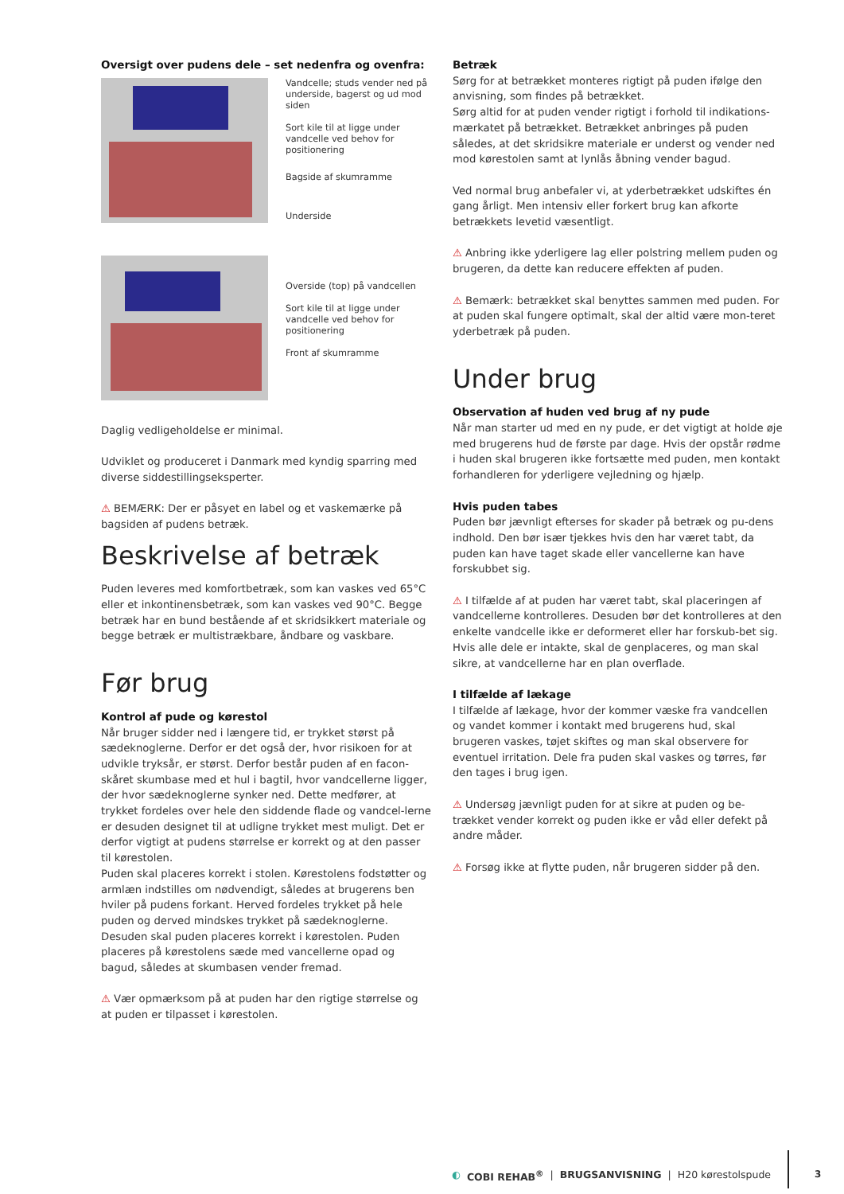Oversigt over pudens dele – set nedenfra og ovenfra:
Vandcelle; studs vender ned på underside, bagerst og ud mod siden
Sort kile til at ligge under vandcelle ved behov for positionering
Bagside af skumramme
Underside
Overside (top) på vandcellen
Sort kile til at ligge under vandcelle ved behov for positionering
Front af skumramme
Daglig vedligeholdelse er minimal.
Udviklet og produceret i Danmark med kyndig sparring med diverse siddestillingseksperter.
⚠ BEMÆRK: Der er påsyet en label og et vaskemærke på bagsiden af pudens betræk.
Beskrivelse af betræk
Puden leveres med komfortbetræk, som kan vaskes ved 65°C eller et inkontinensbetræk, som kan vaskes ved 90°C. Begge betræk har en bund bestående af et skridsikkert materiale og begge betræk er multistrækbare, åndbare og vaskbare.
Før brug
Kontrol af pude og kørestol
Når bruger sidder ned i længere tid, er trykket størst på sædeknoglerne. Derfor er det også der, hvor risikoen for at udvikle tryksår, er størst. Derfor består puden af en facon-skåret skumbase med et hul i bagtil, hvor vandcellerne ligger, der hvor sædeknoglerne synker ned. Dette medfører, at trykket fordeles over hele den siddende flade og vandcel-lerne er desuden designet til at udligne trykket mest muligt. Det er derfor vigtigt at pudens størrelse er korrekt og at den passer til kørestolen.
Puden skal placeres korrekt i stolen. Kørestolens fodstøtter og armlæn indstilles om nødvendigt, således at brugerens ben hviler på pudens forkant. Herved fordeles trykket på hele puden og derved mindskes trykket på sædeknoglerne. Desuden skal puden placeres korrekt i kørestolen. Puden placeres på kørestolens sæde med vancellerne opad og bagud, således at skumbasen vender fremad.
⚠ Vær opmærksom på at puden har den rigtige størrelse og at puden er tilpasset i kørestolen.
Betræk
Sørg for at betrækket monteres rigtigt på puden ifølge den anvisning, som findes på betrækket.
Sørg altid for at puden vender rigtigt i forhold til indikations-mærkatet på betrækket. Betrækket anbringes på puden således, at det skridsikre materiale er underst og vender ned mod kørestolen samt at lynlås åbning vender bagud.
Ved normal brug anbefaler vi, at yderbetrækket udskiftes én gang årligt. Men intensiv eller forkert brug kan afkorte betrækkets levetid væsentligt.
⚠ Anbring ikke yderligere lag eller polstring mellem puden og brugeren, da dette kan reducere effekten af puden.
⚠ Bemærk: betrækket skal benyttes sammen med puden. For at puden skal fungere optimalt, skal der altid være mon-teret yderbetræk på puden.
Under brug
Observation af huden ved brug af ny pude
Når man starter ud med en ny pude, er det vigtigt at holde øje med brugerens hud de første par dage. Hvis der opstår rødme i huden skal brugeren ikke fortsætte med puden, men kontakt forhandleren for yderligere vejledning og hjælp.
Hvis puden tabes
Puden bør jævnligt efterses for skader på betræk og pu-dens indhold. Den bør især tjekkes hvis den har været tabt, da puden kan have taget skade eller vancellerne kan have forskubbet sig.
⚠ I tilfælde af at puden har været tabt, skal placeringen af vandcellerne kontrolleres. Desuden bør det kontrolleres at den enkelte vandcelle ikke er deformeret eller har forskub-bet sig. Hvis alle dele er intakte, skal de genplaceres, og man skal sikre, at vandcellerne har en plan overflade.
I tilfælde af lækage
I tilfælde af lækage, hvor der kommer væske fra vandcellen og vandet kommer i kontakt med brugerens hud, skal brugeren vaskes, tøjet skiftes og man skal observere for eventuel irritation. Dele fra puden skal vaskes og tørres, før den tages i brug igen.
⚠ Undersøg jævnligt puden for at sikre at puden og be-trækket vender korrekt og puden ikke er våd eller defekt på andre måder.
⚠ Forsøg ikke at flytte puden, når brugeren sidder på den.
◐ COBI REHAB<sup>®</sup> | BRUGSANVISNING | H20 kørestolspude
3